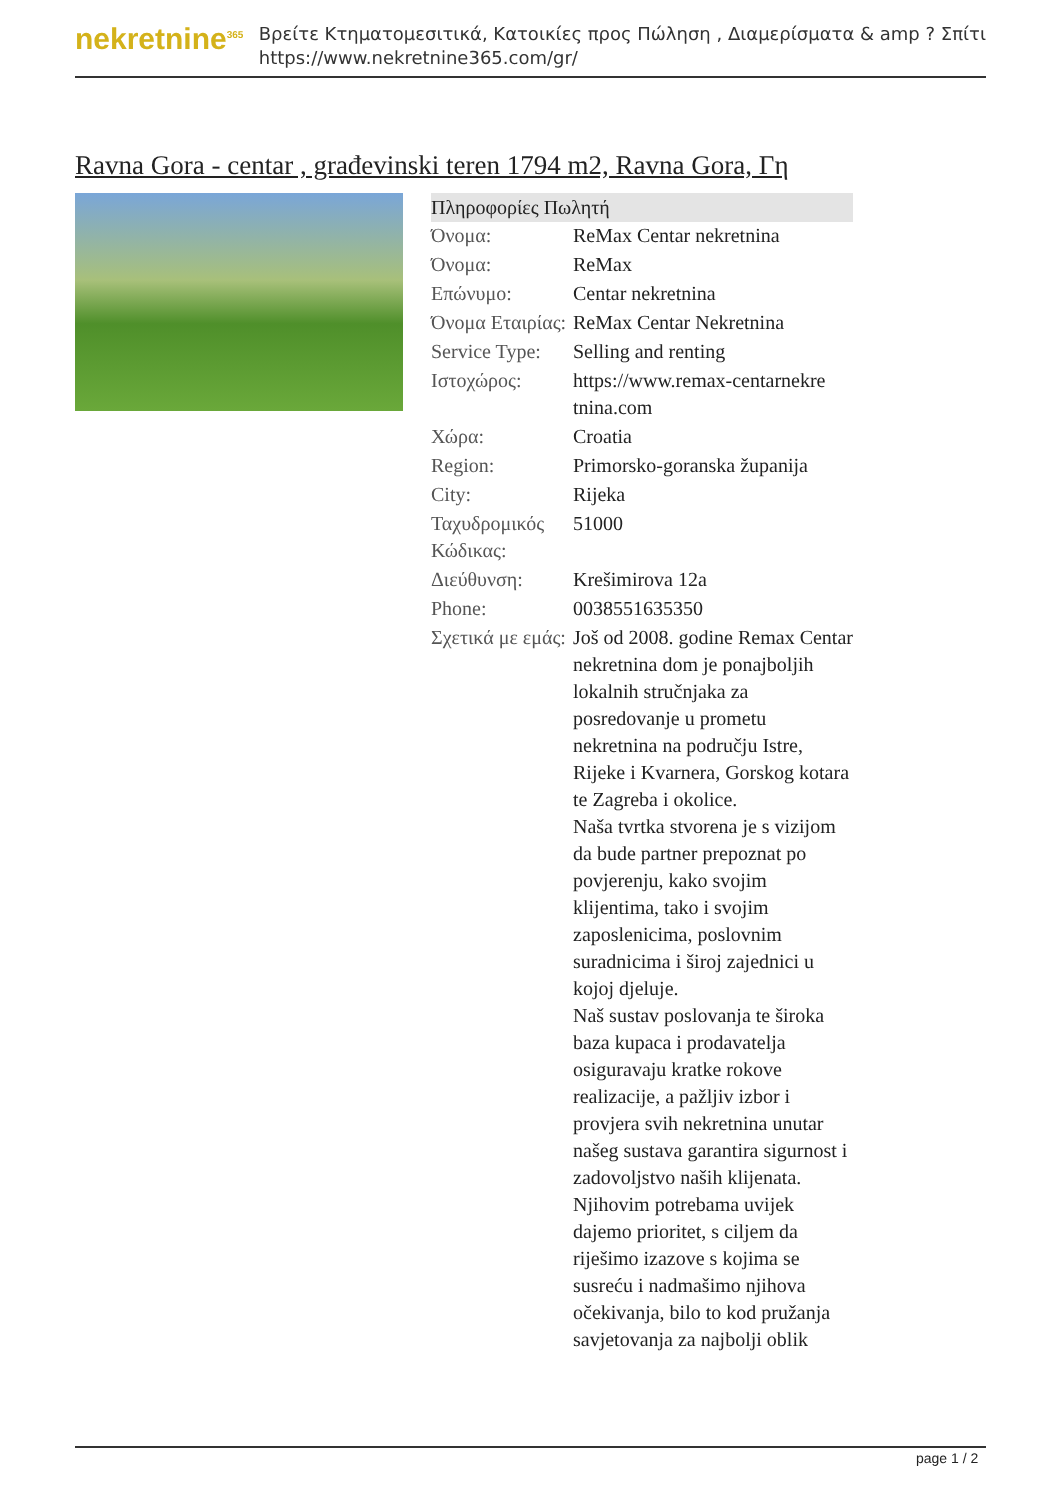nekretnine<sup>365</sup>
Βρείτε Κτηματομεσιτικά, Κατοικίες προς Πώληση , Διαμερίσματα & amp ? Σπίτι
https://www.nekretnine365.com/gr/
Ravna Gora - centar , građevinski teren 1794 m2, Ravna Gora, Γη
| Πληροφορίες Πωλητή | |
| --- | --- |
| Όνομα: | ReMax Centar nekretnina |
| Όνομα: | ReMax |
| Επώνυμο: | Centar nekretnina |
| Όνομα Εταιρίας: | ReMax Centar Nekretnina |
| Service Type: | Selling and renting |
| Ιστοχώρος: | https://www.remax-centarnekre tnina.com |
| Χώρα: | Croatia |
| Region: | Primorsko-goranska županija |
| City: | Rijeka |
| Ταχυδρομικός Κώδικας: | 51000 |
| Διεύθυνση: | Krešimirova 12a |
| Phone: | 0038551635350 |
| Σχετικά με εμάς: | Još od 2008. godine Remax Centar nekretnina dom je ponajboljih lokalnih stručnjaka za posredovanje u prometu nekretnina na području Istre, Rijeke i Kvarnera, Gorskog kotara te Zagreba i okolice. Naša tvrtka stvorena je s vizijom da bude partner prepoznat po povjerenju, kako svojim klijentima, tako i svojim zaposlenicima, poslovnim suradnicima i široj zajednici u kojoj djeluje. Naš sustav poslovanja te široka baza kupaca i prodavatelja osiguravaju kratke rokove realizacije, a pažljiv izbor i provjera svih nekretnina unutar našeg sustava garantira sigurnost i zadovoljstvo naših klijenata. Njihovim potrebama uvijek dajemo prioritet, s ciljem da riješimo izazove s kojima se susreću i nadmašimo njihova očekivanja, bilo to kod pružanja savjetovanja za najbolji oblik |
page 1 / 2